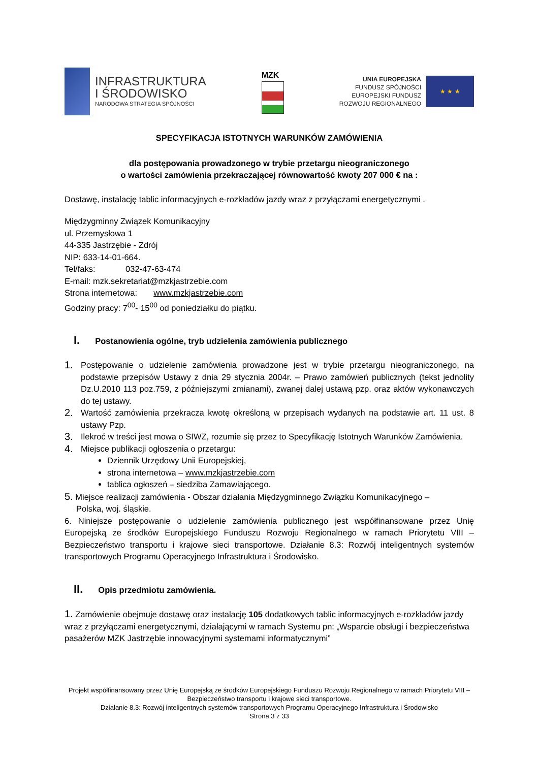INFRASTRUKTURA
I ŚRODOWISKO
NARODOWA STRATEGIA SPÓJNOŚCI
MZK
UNIA EUROPEJSKA
FUNDUSZ SPÓJNOŚCI
EUROPEJSKI FUNDUSZ
ROZWOJU REGIONALNEGO
★ ★ ★
SPECYFIKACJA ISTOTNYCH WARUNKÓW ZAMÓWIENIA
dla postępowania prowadzonego w trybie przetargu nieograniczonego
o wartości zamówienia przekraczającej równowartość kwoty 207 000 € na :
Dostawę, instalację tablic informacyjnych e-rozkładów jazdy wraz z przyłączami energetycznymi .
Międzygminny Związek Komunikacyjny
ul. Przemysłowa 1
44-335 Jastrzębie - Zdrój
NIP: 633-14-01-664.
Tel/faks: 032-47-63-474
E-mail: mzk.sekretariat@mzkjastrzebie.com
Strona internetowa: www.mzkjastrzebie.com
Godziny pracy: 7<sup>00</sup>- 15<sup>00</sup> od poniedziałku do piątku.
I. Postanowienia ogólne, tryb udzielenia zamówienia publicznego
1. Postępowanie o udzielenie zamówienia prowadzone jest w trybie przetargu nieograniczonego, na podstawie przepisów Ustawy z dnia 29 stycznia 2004r. – Prawo zamówień publicznych (tekst jednolity Dz.U.2010 113 poz.759, z późniejszymi zmianami), zwanej dalej ustawą pzp. oraz aktów wykonawczych do tej ustawy.
2. Wartość zamówienia przekracza kwotę określoną w przepisach wydanych na podstawie art. 11 ust. 8 ustawy Pzp.
3. Ilekroć w treści jest mowa o SIWZ, rozumie się przez to Specyfikację Istotnych Warunków Zamówienia.
4. Miejsce publikacji ogłoszenia o przetargu:
Dziennik Urzędowy Unii Europejskiej,
strona internetowa – www.mzkjastrzebie.com
tablica ogłoszeń – siedziba Zamawiającego.
5. Miejsce realizacji zamówienia - Obszar działania Międzygminnego Związku Komunikacyjnego –
Polska, woj. śląskie.
6. Niniejsze postępowanie o udzielenie zamówienia publicznego jest współfinansowane przez Unię Europejską ze środków Europejskiego Funduszu Rozwoju Regionalnego w ramach Priorytetu VIII – Bezpieczeństwo transportu i krajowe sieci transportowe. Działanie 8.3: Rozwój inteligentnych systemów transportowych Programu Operacyjnego Infrastruktura i Środowisko.
II. Opis przedmiotu zamówienia.
1. Zamówienie obejmuje dostawę oraz instalację 105 dodatkowych tablic informacyjnych e-rozkładów jazdy wraz z przyłączami energetycznymi, działającymi w ramach Systemu pn: „Wsparcie obsługi i bezpieczeństwa pasażerów MZK Jastrzębie innowacyjnymi systemami informatycznymi”
Projekt współfinansowany przez Unię Europejską ze środków Europejskiego Funduszu Rozwoju Regionalnego w ramach Priorytetu VIII – Bezpieczeństwo transportu i krajowe sieci transportowe.
Działanie 8.3: Rozwój inteligentnych systemów transportowych Programu Operacyjnego Infrastruktura i Środowisko
Strona 3 z 33